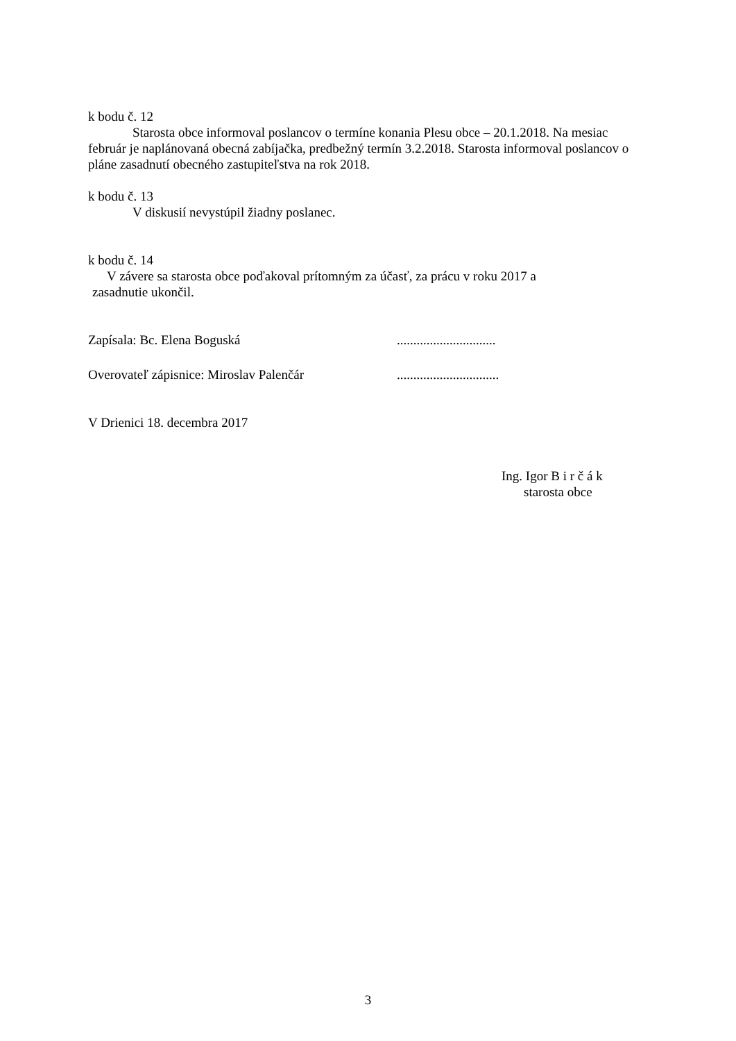k bodu č. 12
Starosta obce informoval poslancov o termíne konania Plesu obce – 20.1.2018. Na mesiac február je naplánovaná obecná zabíjačka, predbežný termín 3.2.2018. Starosta informoval poslancov o pláne zasadnutí obecného zastupiteľstva na rok 2018.
k bodu č. 13
V diskusií nevystúpil žiadny poslanec.
k bodu č. 14
V závere sa starosta obce poďakoval prítomným za účasť, za prácu v roku 2017 a
zasadnutie ukončil.
Zapísala: Bc. Elena Boguská..............................
Overovateľ zápisnice: Miroslav Palenčár...............................
V Drienici 18. decembra 2017
Ing. Igor B i r č á k
starosta obce
3